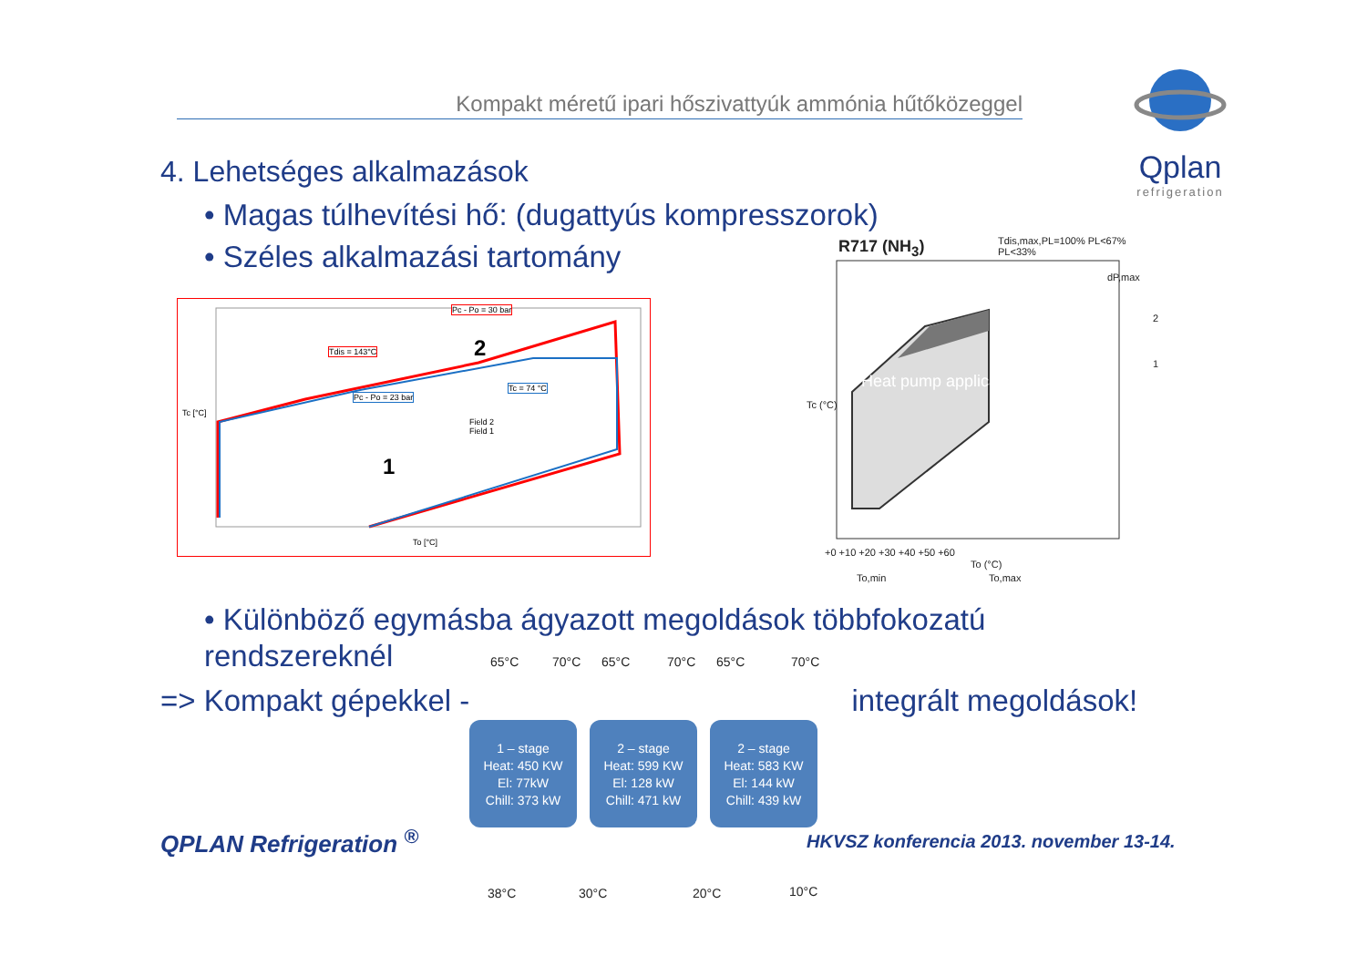Kompakt méretű ipari hőszivattyúk ammónia hűtőközeggel
Qplan
refrigeration
4. Lehetséges alkalmazások
• Magas túlhevítési hő: (dugattyús kompresszorok)
• Széles alkalmazási tartomány
Pc - Po = 30 bar
Tdis = 143°C
Pc - Po = 23 bar
Tc = 74 °C
Field 2
Field 1
2
1
Tc [°C]
To [°C]
R717 (NH<sub>3</sub>)
dP,max
2
1
Tdis,max,PL=100% PL<67% PL<33%
Heat pump application
Tc (°C)
+0 +10 +20 +30 +40 +50 +60
To (°C)
To,min To,max
• Különböző egymásba ágyazott megoldások többfokozatú
rendszereknél
=> Kompakt gépekkel - integrált megoldások!
65°C 70°C 65°C 70°C 65°C 70°C
1 – stage
Heat: 450 KW
El: 77kW
Chill: 373 kW
2 – stage
Heat: 599 KW
El: 128 kW
Chill: 471 kW
2 – stage
Heat: 583 KW
El: 144 kW
Chill: 439 kW
38°C 30°C 20°C 10°C
QPLAN Refrigeration <sup>®</sup>
HKVSZ konferencia 2013. november 13-14.